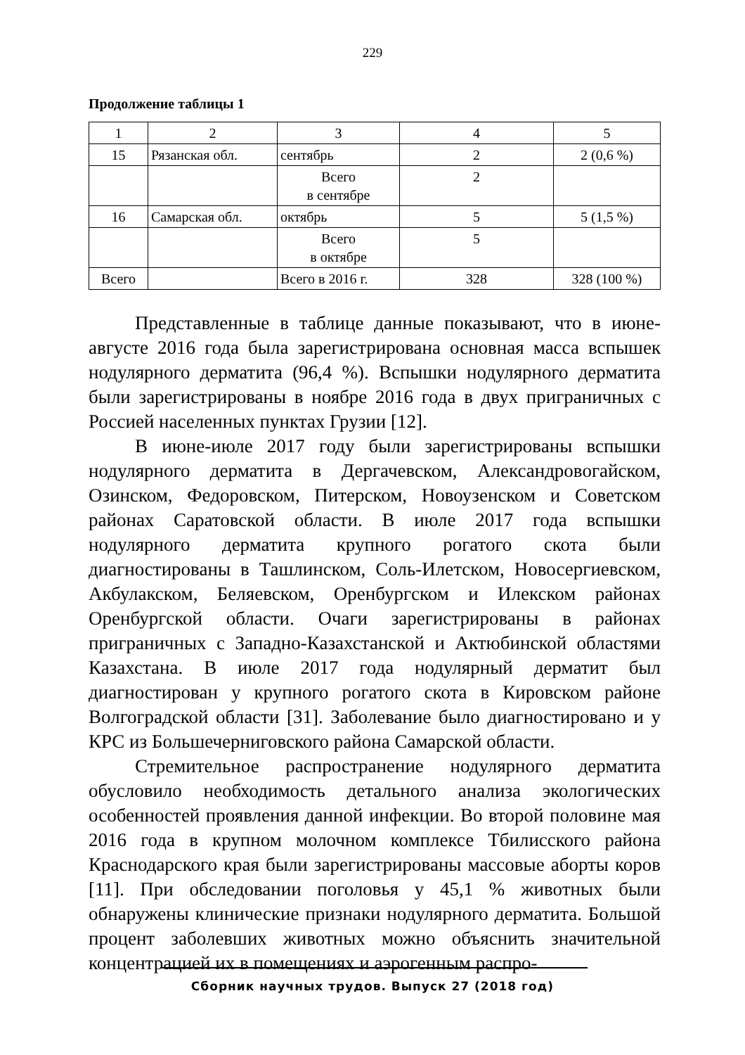229
Продолжение таблицы 1
| 1 | 2 | 3 | 4 | 5 |
| 15 | Рязанская обл. | сентябрь | 2 | 2 (0,6 %) |
| | | Всего в сентябре | 2 | |
| 16 | Самарская обл. | октябрь | 5 | 5 (1,5 %) |
| | | Всего в октябре | 5 | |
| Всего | | Всего в 2016 г. | 328 | 328 (100 %) |
Представленные в таблице данные показывают, что в июне-августе 2016 года была зарегистрирована основная масса вспышек нодулярного дерматита (96,4 %). Вспышки нодулярного дерматита были зарегистрированы в ноябре 2016 года в двух приграничных с Россией населенных пунктах Грузии [12].
В июне-июле 2017 году были зарегистрированы вспышки нодулярного дерматита в Дергачевском, Александровогайском, Озинском, Федоровском, Питерском, Новоузенском и Советском районах Саратовской области. В июле 2017 года вспышки нодулярного дерматита крупного рогатого скота были диагностированы в Ташлинском, Соль-Илетском, Новосергиевском, Акбулакском, Беляевском, Оренбургском и Илекском районах Оренбургской области. Очаги зарегистрированы в районах приграничных с Западно-Казахстанской и Актюбинской областями Казахстана. В июле 2017 года нодулярный дерматит был диагностирован у крупного рогатого скота в Кировском районе Волгоградской области [31]. Заболевание было диагностировано и у КРС из Большечерниговского района Самарской области.
Стремительное распространение нодулярного дерматита обусловило необходимость детального анализа экологических особенностей проявления данной инфекции. Во второй половине мая 2016 года в крупном молочном комплексе Тбилисского района Краснодарского края были зарегистрированы массовые аборты коров [11]. При обследовании поголовья у 45,1 % животных были обнаружены клинические признаки нодулярного дерматита. Большой процент заболевших животных можно объяснить значительной концентрацией их в помещениях и аэрогенным распро-
Сборник научных трудов. Выпуск 27 (2018 год)